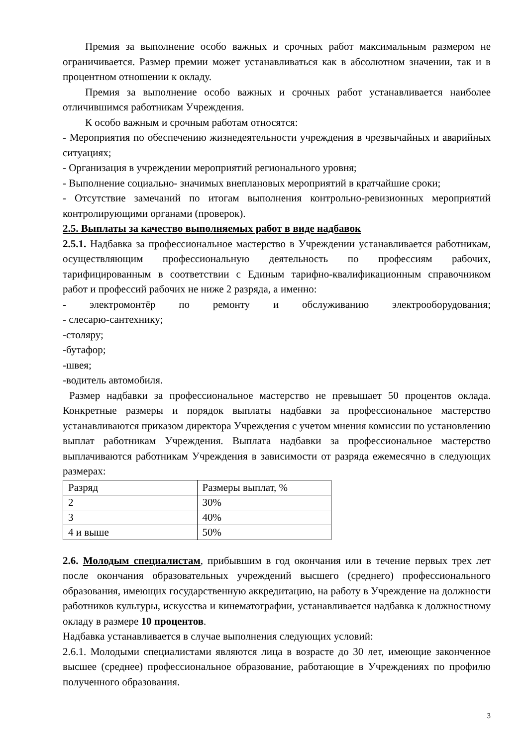Премия за выполнение особо важных и срочных работ максимальным размером не ограничивается. Размер премии может устанавливаться как в абсолютном значении, так и в процентном отношении к окладу.
Премия за выполнение особо важных и срочных работ устанавливается наиболее отличившимся работникам Учреждения.
К особо важным и срочным работам относятся:
- Мероприятия по обеспечению жизнедеятельности учреждения в чрезвычайных и аварийных ситуациях;
- Организация в учреждении мероприятий регионального уровня;
- Выполнение социально- значимых внеплановых мероприятий в кратчайшие сроки;
- Отсутствие замечаний по итогам выполнения контрольно-ревизионных мероприятий контролирующими органами (проверок).
2.5. Выплаты за качество выполняемых работ в виде надбавок
2.5.1. Надбавка за профессиональное мастерство в Учреждении устанавливается работникам, осуществляющим профессиональную деятельность по профессиям рабочих, тарифицированным в соответствии с Единым тарифно-квалификационным справочником работ и профессий рабочих не ниже 2 разряда, а именно:
- электромонтёр по ремонту и обслуживанию электрооборудования;
- слесарю-сантехнику;
-столяру;
-бутафор;
-швея;
-водитель автомобиля.
Размер надбавки за профессиональное мастерство не превышает 50 процентов оклада. Конкретные размеры и порядок выплаты надбавки за профессиональное мастерство устанавливаются приказом директора Учреждения с учетом мнения комиссии по установлению выплат работникам Учреждения. Выплата надбавки за профессиональное мастерство выплачиваются работникам Учреждения в зависимости от разряда ежемесячно в следующих размерах:
| Разряд | Размеры выплат, % |
| 2 | 30% |
| 3 | 40% |
| 4 и выше | 50% |
2.6. Молодым специалистам, прибывшим в год окончания или в течение первых трех лет после окончания образовательных учреждений высшего (среднего) профессионального образования, имеющих государственную аккредитацию, на работу в Учреждение на должности работников культуры, искусства и кинематографии, устанавливается надбавка к должностному окладу в размере 10 процентов.
Надбавка устанавливается в случае выполнения следующих условий:
2.6.1. Молодыми специалистами являются лица в возрасте до 30 лет, имеющие законченное высшее (среднее) профессиональное образование, работающие в Учреждениях по профилю полученного образования.
3